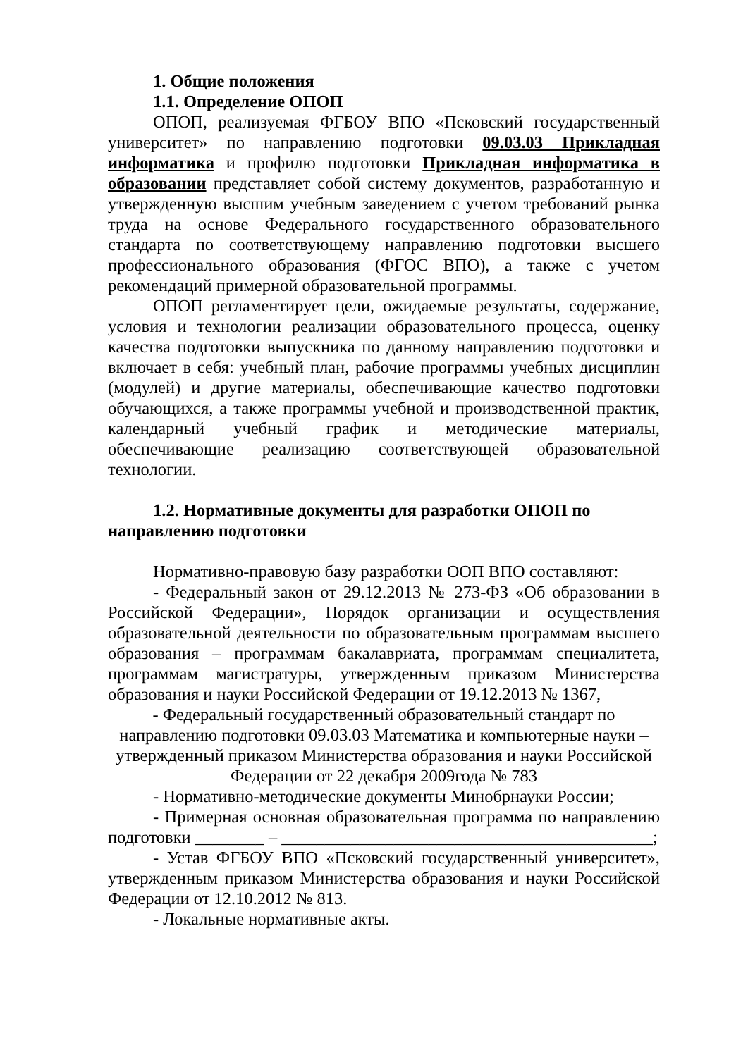1. Общие положения
1.1. Определение ОПОП
ОПОП, реализуемая ФГБОУ ВПО «Псковский государственный университет» по направлению подготовки 09.03.03 Прикладная информатика и профилю подготовки Прикладная информатика в образовании представляет собой систему документов, разработанную и утвержденную высшим учебным заведением с учетом требований рынка труда на основе Федерального государственного образовательного стандарта по соответствующему направлению подготовки высшего профессионального образования (ФГОС ВПО), а также с учетом рекомендаций примерной образовательной программы.
ОПОП регламентирует цели, ожидаемые результаты, содержание, условия и технологии реализации образовательного процесса, оценку качества подготовки выпускника по данному направлению подготовки и включает в себя: учебный план, рабочие программы учебных дисциплин (модулей) и другие материалы, обеспечивающие качество подготовки обучающихся, а также программы учебной и производственной практик, календарный учебный график и методические материалы, обеспечивающие реализацию соответствующей образовательной технологии.
1.2. Нормативные документы для разработки ОПОП по направлению подготовки
Нормативно-правовую базу разработки ООП ВПО составляют:
- Федеральный закон от 29.12.2013 № 273-ФЗ «Об образовании в Российской Федерации», Порядок организации и осуществления образовательной деятельности по образовательным программам высшего образования – программам бакалавриата, программам специалитета, программам магистратуры, утвержденным приказом Министерства образования и науки Российской Федерации от 19.12.2013 № 1367,
- Федеральный государственный образовательный стандарт по направлению подготовки 09.03.03 Математика и компьютерные науки – утвержденный приказом Министерства образования и науки Российской Федерации от 22 декабря 2009года № 783
- Нормативно-методические документы Минобрнауки России;
- Примерная основная образовательная программа по направлению подготовки ________ – ___________________________________________;
- Устав ФГБОУ ВПО «Псковский государственный университет», утвержденным приказом Министерства образования и науки Российской Федерации от 12.10.2012 № 813.
- Локальные нормативные акты.